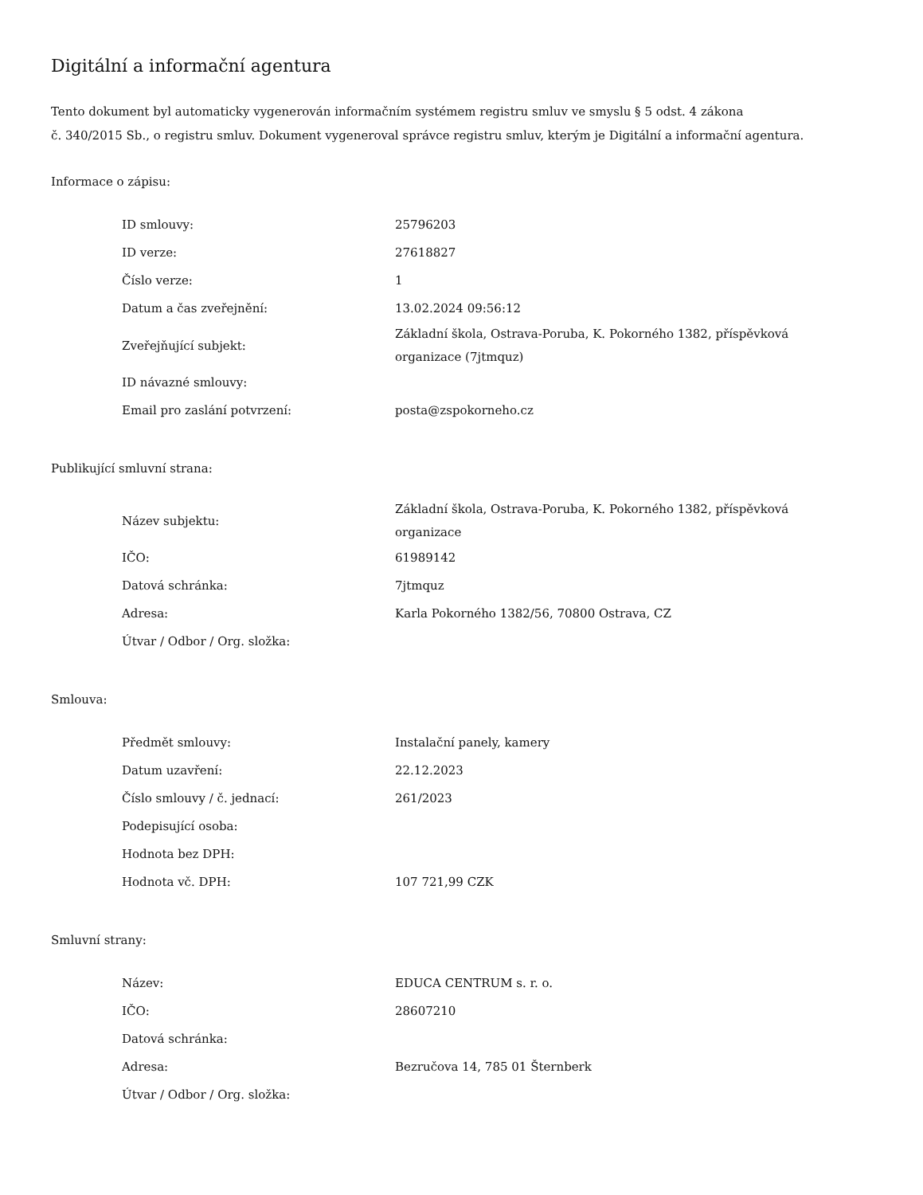Digitální a informační agentura
Tento dokument byl automaticky vygenerován informačním systémem registru smluv ve smyslu § 5 odst. 4 zákona
č. 340/2015 Sb., o registru smluv. Dokument vygeneroval správce registru smluv, kterým je Digitální a informační agentura.
Informace o zápisu:
| ID smlouvy: | 25796203 |
| ID verze: | 27618827 |
| Číslo verze: | 1 |
| Datum a čas zveřejnění: | 13.02.2024 09:56:12 |
| Zveřejňující subjekt: | Základní škola, Ostrava-Poruba, K. Pokorného 1382, příspěvková organizace (7jtmquz) |
| ID návazné smlouvy: | |
| Email pro zaslání potvrzení: | posta@zspokorneho.cz |
Publikující smluvní strana:
| Název subjektu: | Základní škola, Ostrava-Poruba, K. Pokorného 1382, příspěvková organizace |
| IČO: | 61989142 |
| Datová schránka: | 7jtmquz |
| Adresa: | Karla Pokorného 1382/56, 70800 Ostrava, CZ |
| Útvar / Odbor / Org. složka: | |
Smlouva:
| Předmět smlouvy: | Instalační panely, kamery |
| Datum uzavření: | 22.12.2023 |
| Číslo smlouvy / č. jednací: | 261/2023 |
| Podepisující osoba: | |
| Hodnota bez DPH: | |
| Hodnota vč. DPH: | 107 721,99 CZK |
Smluvní strany:
| Název: | EDUCA CENTRUM s. r. o. |
| IČO: | 28607210 |
| Datová schránka: | |
| Adresa: | Bezručova 14, 785 01 Šternberk |
| Útvar / Odbor / Org. složka: | |